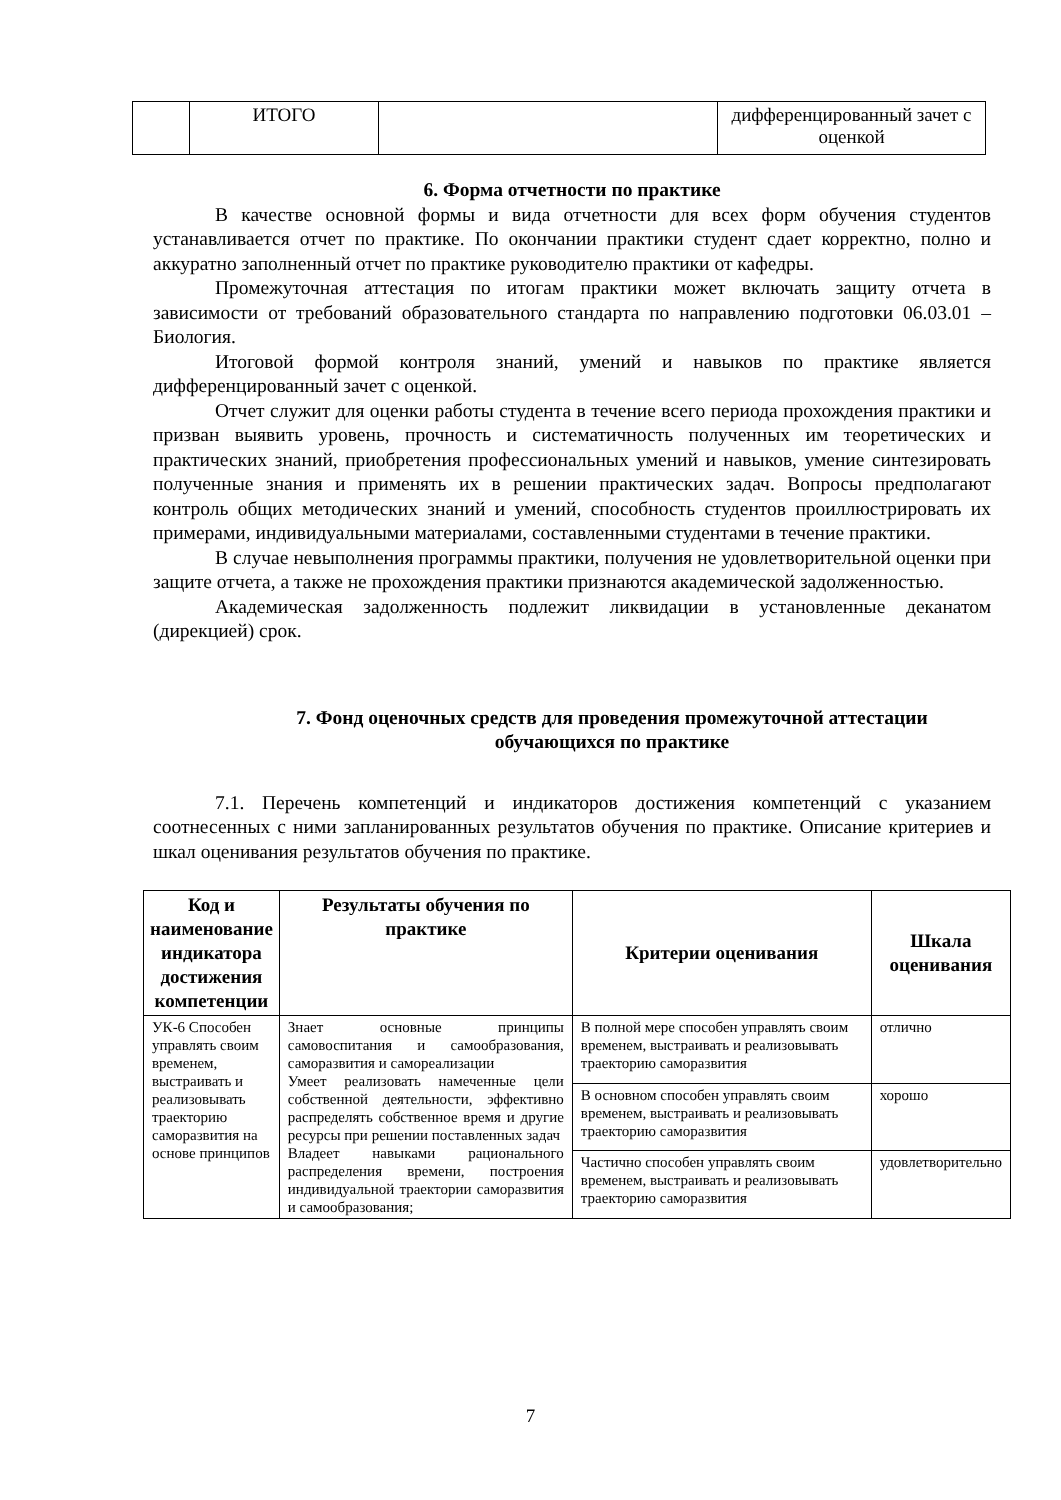| | ИТОГО | | дифференцированный зачет с оценкой |
6. Форма отчетности по практике
В качестве основной формы и вида отчетности для всех форм обучения студентов устанавливается отчет по практике. По окончании практики студент сдает корректно, полно и аккуратно заполненный отчет по практике руководителю практики от кафедры.
Промежуточная аттестация по итогам практики может включать защиту отчета в зависимости от требований образовательного стандарта по направлению подготовки 06.03.01 – Биология.
Итоговой формой контроля знаний, умений и навыков по практике является дифференцированный зачет с оценкой.
Отчет служит для оценки работы студента в течение всего периода прохождения практики и призван выявить уровень, прочность и систематичность полученных им теоретических и практических знаний, приобретения профессиональных умений и навыков, умение синтезировать полученные знания и применять их в решении практических задач. Вопросы предполагают контроль общих методических знаний и умений, способность студентов проиллюстрировать их примерами, индивидуальными материалами, составленными студентами в течение практики.
В случае невыполнения программы практики, получения не удовлетворительной оценки при защите отчета, а также не прохождения практики признаются академической задолженностью.
Академическая задолженность подлежит ликвидации в установленные деканатом (дирекцией) срок.
7. Фонд оценочных средств для проведения промежуточной аттестации
обучающихся по практике
7.1. Перечень компетенций и индикаторов достижения компетенций с указанием соотнесенных с ними запланированных результатов обучения по практике. Описание критериев и шкал оценивания результатов обучения по практике.
| Код и наименование индикатора достижения компетенции | Результаты обучения по практике | Критерии оценивания | Шкала оценивания |
| --- | --- | --- | --- |
| УК-6 Способен управлять своим временем, выстраивать и реализовывать траекторию саморазвития на основе принципов | Знает основные принципы самовоспитания и самообразования, саморазвития и самореализации Умеет реализовать намеченные цели собственной деятельности, эффективно распределять собственное время и другие ресурсы при решении поставленных задач Владеет навыками рационального распределения времени, построения индивидуальной траектории саморазвития и самообразования; | В полной мере способен управлять своим временем, выстраивать и реализовывать траекторию саморазвития | отлично |
| | | В основном способен управлять своим временем, выстраивать и реализовывать траекторию саморазвития | хорошо |
| | | Частично способен управлять своим временем, выстраивать и реализовывать траекторию саморазвития | удовлетворительно |
7